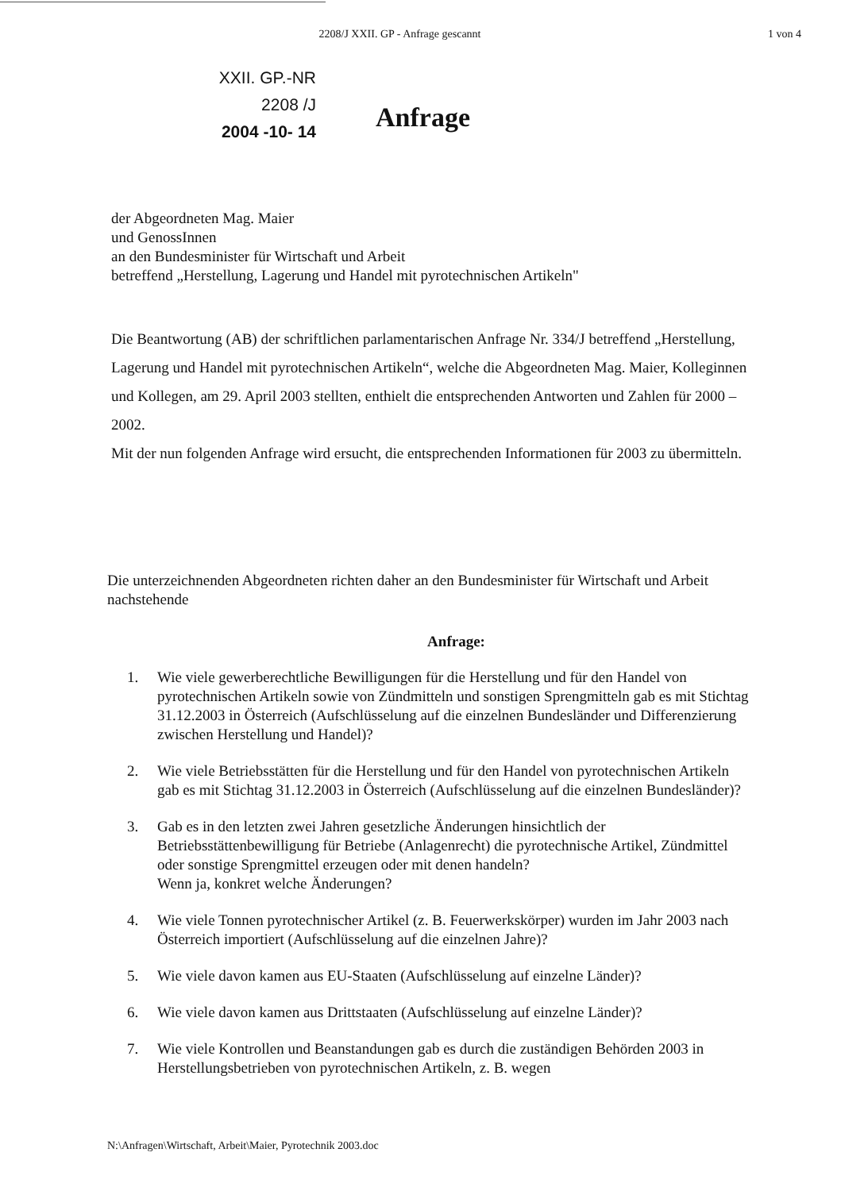2208/J XXII. GP - Anfrage gescannt
1 von 4
XXII. GP.-NR
2208 /J
2004 -10- 14
Anfrage
der Abgeordneten Mag. Maier
und GenossInnen
an den Bundesminister für Wirtschaft und Arbeit
betreffend „Herstellung, Lagerung und Handel mit pyrotechnischen Artikeln"
Die Beantwortung (AB) der schriftlichen parlamentarischen Anfrage Nr. 334/J betreffend „Herstellung, Lagerung und Handel mit pyrotechnischen Artikeln“, welche die Abgeordneten Mag. Maier, Kolleginnen und Kollegen, am 29. April 2003 stellten, enthielt die entsprechenden Antworten und Zahlen für 2000 – 2002.
Mit der nun folgenden Anfrage wird ersucht, die entsprechenden Informationen für 2003 zu übermitteln.
Die unterzeichnenden Abgeordneten richten daher an den Bundesminister für Wirtschaft und Arbeit nachstehende
Anfrage:
1. Wie viele gewerberechtliche Bewilligungen für die Herstellung und für den Handel von pyrotechnischen Artikeln sowie von Zündmitteln und sonstigen Sprengmitteln gab es mit Stichtag 31.12.2003 in Österreich (Aufschlüsselung auf die einzelnen Bundesländer und Differenzierung zwischen Herstellung und Handel)?
2. Wie viele Betriebsstätten für die Herstellung und für den Handel von pyrotechnischen Artikeln gab es mit Stichtag 31.12.2003 in Österreich (Aufschlüsselung auf die einzelnen Bundesländer)?
3. Gab es in den letzten zwei Jahren gesetzliche Änderungen hinsichtlich der Betriebsstättenbewilligung für Betriebe (Anlagenrecht) die pyrotechnische Artikel, Zündmittel oder sonstige Sprengmittel erzeugen oder mit denen handeln?
Wenn ja, konkret welche Änderungen?
4. Wie viele Tonnen pyrotechnischer Artikel (z. B. Feuerwerkskörper) wurden im Jahr 2003 nach Österreich importiert (Aufschlüsselung auf die einzelnen Jahre)?
5. Wie viele davon kamen aus EU-Staaten (Aufschlüsselung auf einzelne Länder)?
6. Wie viele davon kamen aus Drittstaaten (Aufschlüsselung auf einzelne Länder)?
7. Wie viele Kontrollen und Beanstandungen gab es durch die zuständigen Behörden 2003 in Herstellungsbetrieben von pyrotechnischen Artikeln, z. B. wegen
N:\Anfragen\Wirtschaft, Arbeit\Maier, Pyrotechnik 2003.doc